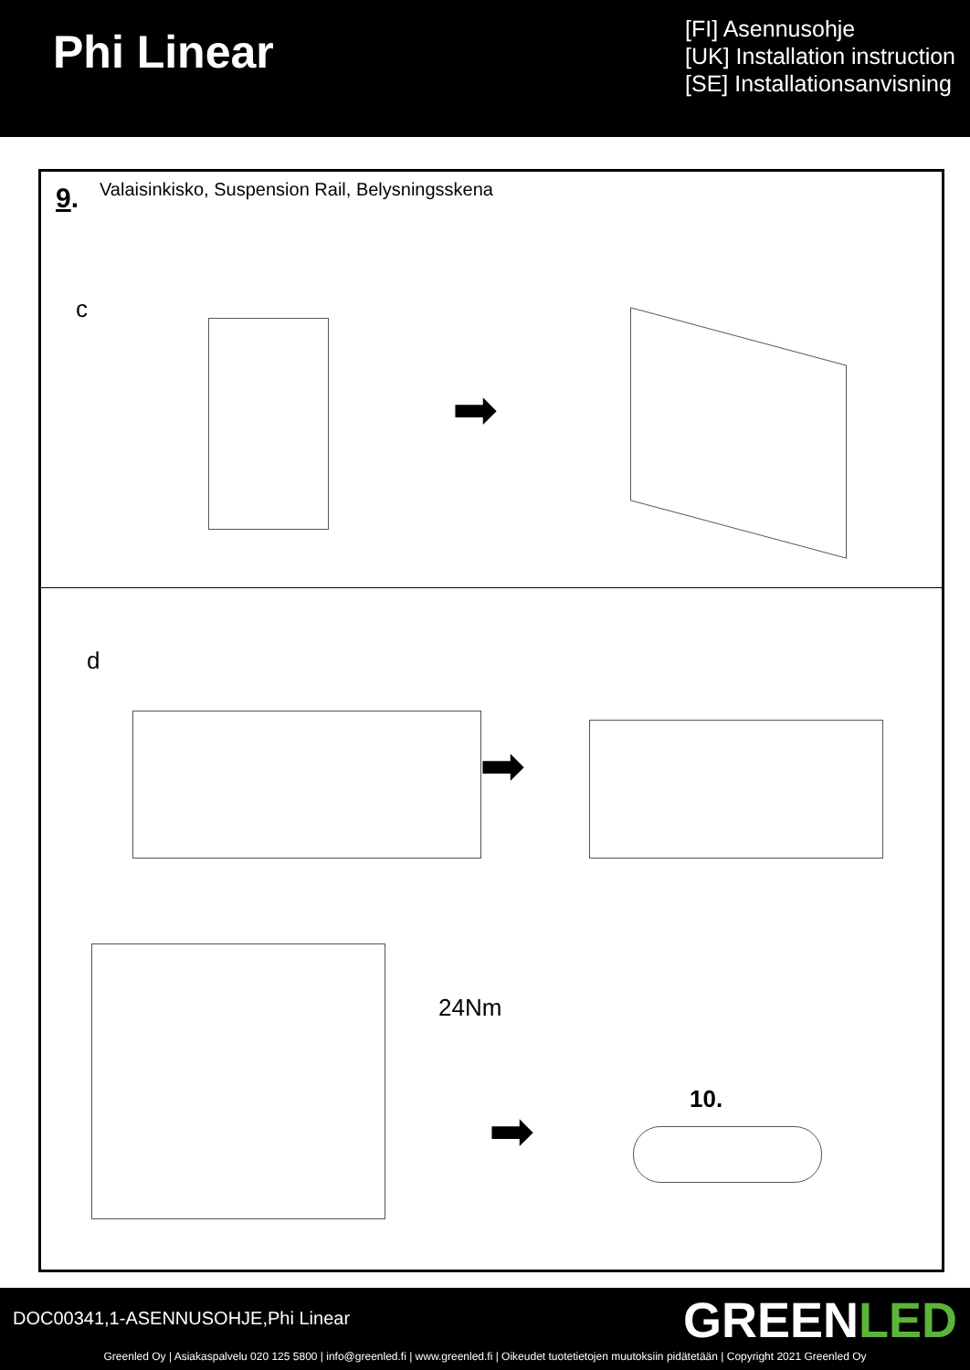Phi Linear
[FI] Asennusohje
[UK] Installation instruction
[SE] Installationsanvisning
9.
Valaisinkisko, Suspension Rail, Belysningsskena
c
➡
d
➡
24Nm
10.
➡
DOC00341,1-ASENNUSOHJE,Phi Linear
GREENLED
Greenled Oy | Asiakaspalvelu 020 125 5800 | info@greenled.fi | www.greenled.fi | Oikeudet tuotetietojen muutoksiin pidätetään | Copyright 2021 Greenled Oy